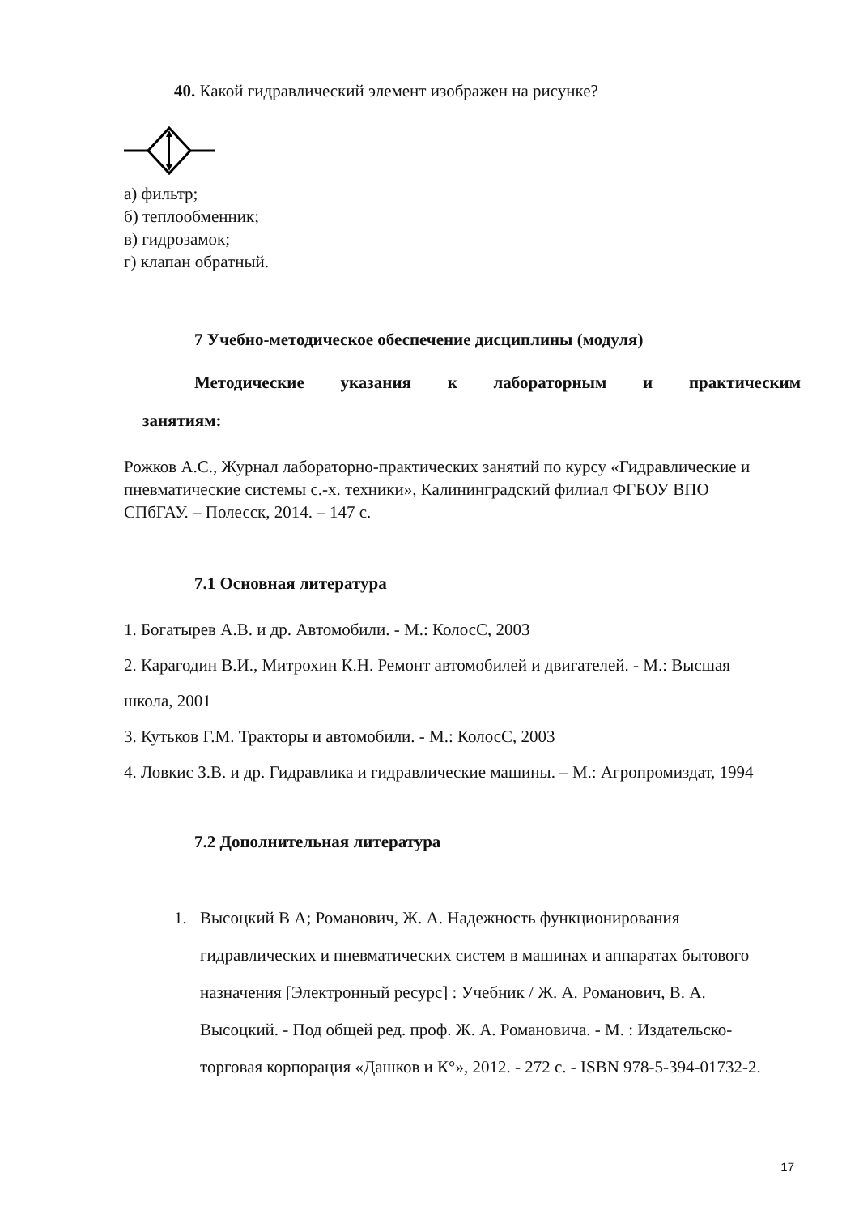40. Какой гидравлический элемент изображен на рисунке?
а) фильтр;
б) теплообменник;
в) гидрозамок;
г) клапан обратный.
7 Учебно-методическое обеспечение дисциплины (модуля)
Методические указания к лабораторным и практическим
занятиям:
Рожков А.С., Журнал лабораторно-практических занятий по курсу «Гидравлические и пневматические системы с.-х. техники», Калининградский филиал ФГБОУ ВПО СПбГАУ. – Полесск, 2014. – 147 с.
7.1 Основная литература
1. Богатырев А.В. и др. Автомобили. - М.: КолосС, 2003
2. Карагодин В.И., Митрохин К.Н. Ремонт автомобилей и двигателей. - М.: Высшая школа, 2001
3. Кутьков Г.М. Тракторы и автомобили. - М.: КолосС, 2003
4. Ловкис З.В. и др. Гидравлика и гидравлические машины. – М.: Агропромиздат, 1994
7.2 Дополнительная литература
1. Высоцкий В А; Романович, Ж. А. Надежность функционирования гидравлических и пневматических систем в машинах и аппаратах бытового назначения [Электронный ресурс] : Учебник / Ж. А. Романович, В. А. Высоцкий. - Под общей ред. проф. Ж. А. Романовича. - М. : Издательско-торговая корпорация «Дашков и К°», 2012. - 272 с. - ISBN 978-5-394-01732-2.
17